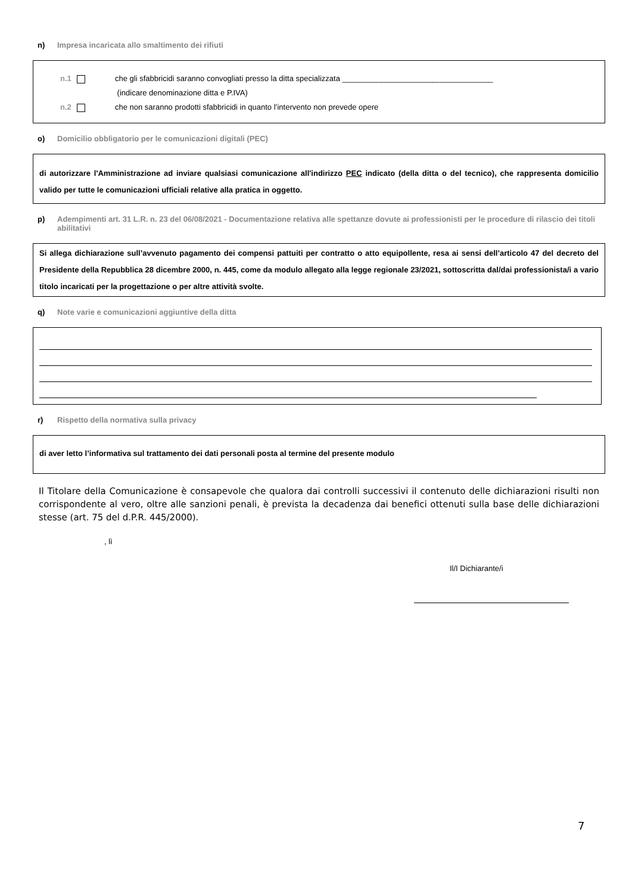n) Impresa incaricata allo smaltimento dei rifiuti
n.1 che gli sfabbricidi saranno convogliati presso la ditta specializzata ___________________________________
(indicare denominazione ditta e P.IVA)
n.2 che non saranno prodotti sfabbricidi in quanto l’intervento non prevede opere
o) Domicilio obbligatorio per le comunicazioni digitali (PEC)
di autorizzare l'Amministrazione ad inviare qualsiasi comunicazione all'indirizzo PEC indicato (della ditta o del tecnico), che rappresenta domicilio valido per tutte le comunicazioni ufficiali relative alla pratica in oggetto.
p) Adempimenti art. 31 L.R. n. 23 del 06/08/2021 - Documentazione relativa alle spettanze dovute ai professionisti per le procedure di rilascio dei titoli abilitativi
Si allega dichiarazione sull’avvenuto pagamento dei compensi pattuiti per contratto o atto equipollente, resa ai sensi dell’articolo 47 del decreto del Presidente della Repubblica 28 dicembre 2000, n. 445, come da modulo allegato alla legge regionale 23/2021, sottoscritta dal/dai professionista/i a vario titolo incaricati per la progettazione o per altre attività svolte.
q) Note varie e comunicazioni aggiuntive della ditta
r) Rispetto della normativa sulla privacy
di aver letto l’informativa sul trattamento dei dati personali posta al termine del presente modulo
Il Titolare della Comunicazione è consapevole che qualora dai controlli successivi il contenuto delle dichiarazioni risulti non corrispondente al vero, oltre alle sanzioni penali, è prevista la decadenza dai benefici ottenuti sulla base delle dichiarazioni stesse (art. 75 del d.P.R. 445/2000).
, lì
Il/I Dichiarante/i
7